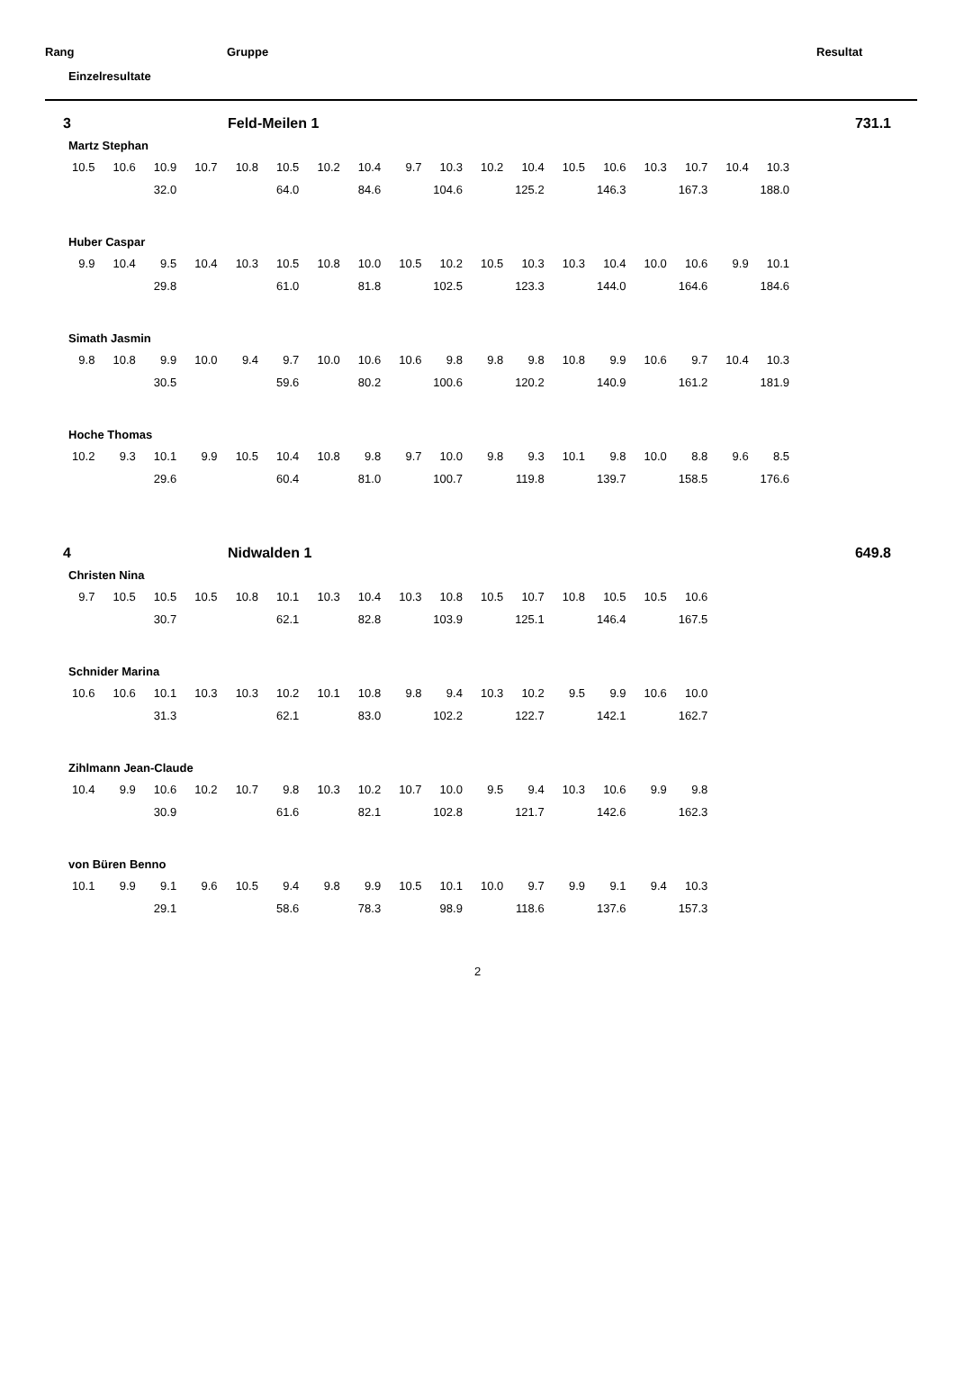Rang Gruppe Resultat
Einzelresultate
3 Feld-Meilen 1 731.1
Martz Stephan
| 10.5 | 10.6 | 10.9 | 10.7 | 10.8 | 10.5 | 10.2 | 10.4 | 9.7 | 10.3 | 10.2 | 10.4 | 10.5 | 10.6 | 10.3 | 10.7 | 10.4 | 10.3 |
| | | 32.0 | | | 64.0 | | 84.6 | | 104.6 | | 125.2 | | 146.3 | | 167.3 | | 188.0 |
Huber Caspar
| 9.9 | 10.4 | 9.5 | 10.4 | 10.3 | 10.5 | 10.8 | 10.0 | 10.5 | 10.2 | 10.5 | 10.3 | 10.3 | 10.4 | 10.0 | 10.6 | 9.9 | 10.1 |
| | | 29.8 | | | 61.0 | | 81.8 | | 102.5 | | 123.3 | | 144.0 | | 164.6 | | 184.6 |
Simath Jasmin
| 9.8 | 10.8 | 9.9 | 10.0 | 9.4 | 9.7 | 10.0 | 10.6 | 10.6 | 9.8 | 9.8 | 9.8 | 10.8 | 9.9 | 10.6 | 9.7 | 10.4 | 10.3 |
| | | 30.5 | | | 59.6 | | 80.2 | | 100.6 | | 120.2 | | 140.9 | | 161.2 | | 181.9 |
Hoche Thomas
| 10.2 | 9.3 | 10.1 | 9.9 | 10.5 | 10.4 | 10.8 | 9.8 | 9.7 | 10.0 | 9.8 | 9.3 | 10.1 | 9.8 | 10.0 | 8.8 | 9.6 | 8.5 |
| | | 29.6 | | | 60.4 | | 81.0 | | 100.7 | | 119.8 | | 139.7 | | 158.5 | | 176.6 |
4 Nidwalden 1 649.8
Christen Nina
| 9.7 | 10.5 | 10.5 | 10.5 | 10.8 | 10.1 | 10.3 | 10.4 | 10.3 | 10.8 | 10.5 | 10.7 | 10.8 | 10.5 | 10.5 | 10.6 |
| | | 30.7 | | | 62.1 | | 82.8 | | 103.9 | | 125.1 | | 146.4 | | 167.5 |
Schnider Marina
| 10.6 | 10.6 | 10.1 | 10.3 | 10.3 | 10.2 | 10.1 | 10.8 | 9.8 | 9.4 | 10.3 | 10.2 | 9.5 | 9.9 | 10.6 | 10.0 |
| | | 31.3 | | | 62.1 | | 83.0 | | 102.2 | | 122.7 | | 142.1 | | 162.7 |
Zihlmann Jean-Claude
| 10.4 | 9.9 | 10.6 | 10.2 | 10.7 | 9.8 | 10.3 | 10.2 | 10.7 | 10.0 | 9.5 | 9.4 | 10.3 | 10.6 | 9.9 | 9.8 |
| | | 30.9 | | | 61.6 | | 82.1 | | 102.8 | | 121.7 | | 142.6 | | 162.3 |
von Büren Benno
| 10.1 | 9.9 | 9.1 | 9.6 | 10.5 | 9.4 | 9.8 | 9.9 | 10.5 | 10.1 | 10.0 | 9.7 | 9.9 | 9.1 | 9.4 | 10.3 |
| | | 29.1 | | | 58.6 | | 78.3 | | 98.9 | | 118.6 | | 137.6 | | 157.3 |
2